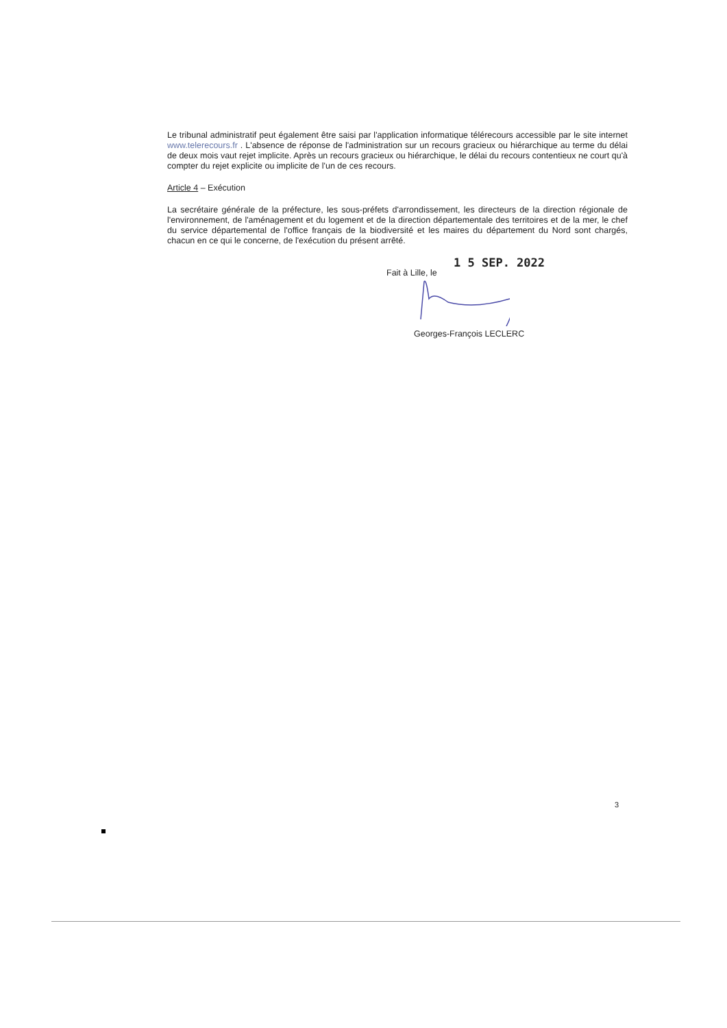Le tribunal administratif peut également être saisi par l'application informatique télérecours accessible par le site internet www.telerecours.fr . L'absence de réponse de l'administration sur un recours gracieux ou hiérarchique au terme du délai de deux mois vaut rejet implicite. Après un recours gracieux ou hiérarchique, le délai du recours contentieux ne court qu'à compter du rejet explicite ou implicite de l'un de ces recours.
Article 4 – Exécution
La secrétaire générale de la préfecture, les sous-préfets d'arrondissement, les directeurs de la direction régionale de l'environnement, de l'aménagement et du logement et de la direction départementale des territoires et de la mer, le chef du service départemental de l'office français de la biodiversité et les maires du département du Nord sont chargés, chacun en ce qui le concerne, de l'exécution du présent arrêté.
1 5 SEP. 2022
Fait à Lille, le
Georges-François LECLERC
3